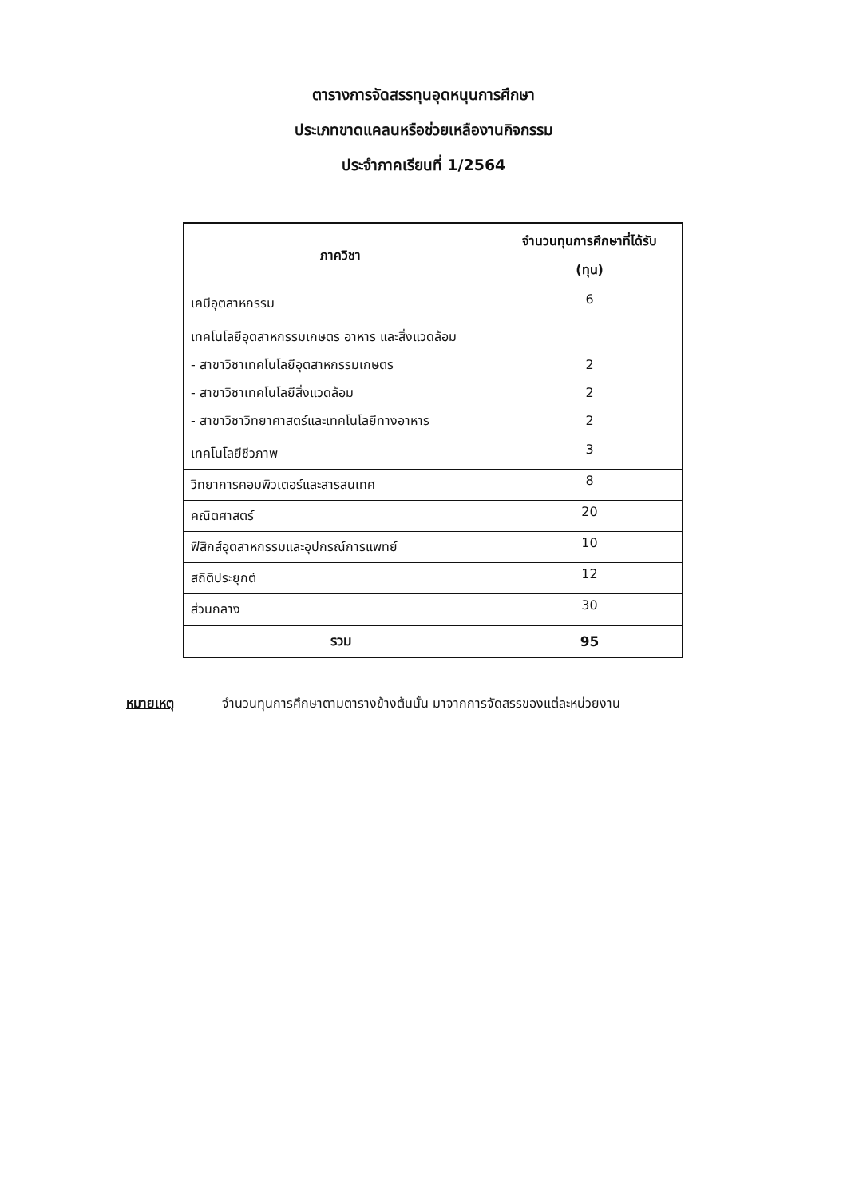ตารางการจัดสรรทุนอุดหนุนการศึกษา
ประเภทขาดแคลนหรือช่วยเหลืองานกิจกรรม
ประจำภาคเรียนที่ 1/2564
| ภาควิชา | จำนวนทุนการศึกษาที่ได้รับ (ทุน) |
| --- | --- |
| เคมีอุตสาหกรรม | 6 |
| เทคโนโลยีอุตสาหกรรมเกษตร อาหาร และสิ่งแวดล้อม - สาขาวิชาเทคโนโลยีอุตสาหกรรมเกษตร - สาขาวิชาเทคโนโลยีสิ่งแวดล้อม - สาขาวิชาวิทยาศาสตร์และเทคโนโลยีทางอาหาร | 2 2 2 |
| เทคโนโลยีชีวภาพ | 3 |
| วิทยาการคอมพิวเตอร์และสารสนเทศ | 8 |
| คณิตศาสตร์ | 20 |
| ฟิสิกส์อุตสาหกรรมและอุปกรณ์การแพทย์ | 10 |
| สถิติประยุกต์ | 12 |
| ส่วนกลาง | 30 |
| รวม | 95 |
หมายเหตุ จำนวนทุนการศึกษาตามตารางข้างต้นนั้น มาจากการจัดสรรของแต่ละหน่วยงาน